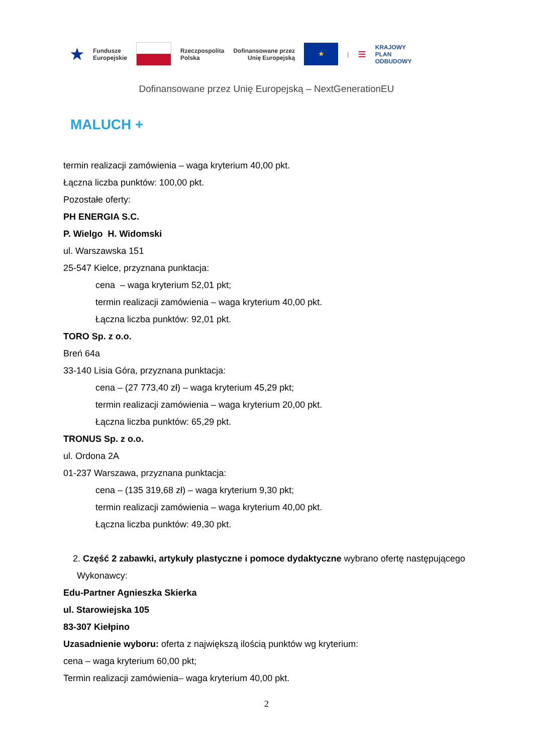★ Fundusze
Europejskie
Rzeczpospolita
Polska Dofinansowane przez
Unię Europejską
★
| ≡ KRAJOWY
PLAN
ODBUDOWY
Dofinansowane przez Unię Europejską – NextGenerationEU
MALUCH +
termin realizacji zamówienia – waga kryterium 40,00 pkt.
Łączna liczba punktów: 100,00 pkt.
Pozostałe oferty:
PH ENERGIA S.C.
P. Wielgo H. Widomski
ul. Warszawska 151
25-547 Kielce, przyznana punktacja:
cena – waga kryterium 52,01 pkt;
termin realizacji zamówienia – waga kryterium 40,00 pkt.
Łączna liczba punktów: 92,01 pkt.
TORO Sp. z o.o.
Breń 64a
33-140 Lisia Góra, przyznana punktacja:
cena – (27 773,40 zł) – waga kryterium 45,29 pkt;
termin realizacji zamówienia – waga kryterium 20,00 pkt.
Łączna liczba punktów: 65,29 pkt.
TRONUS Sp. z o.o.
ul. Ordona 2A
01-237 Warszawa, przyznana punktacja:
cena – (135 319,68 zł) – waga kryterium 9,30 pkt;
termin realizacji zamówienia – waga kryterium 40,00 pkt.
Łączna liczba punktów: 49,30 pkt.
2. Część 2 zabawki, artykuły plastyczne i pomoce dydaktyczne wybrano ofertę następującego Wykonawcy:
Edu-Partner Agnieszka Skierka
ul. Starowiejska 105
83-307 Kiełpino
Uzasadnienie wyboru: oferta z największą ilością punktów wg kryterium:
cena – waga kryterium 60,00 pkt;
Termin realizacji zamówienia– waga kryterium 40,00 pkt.
2